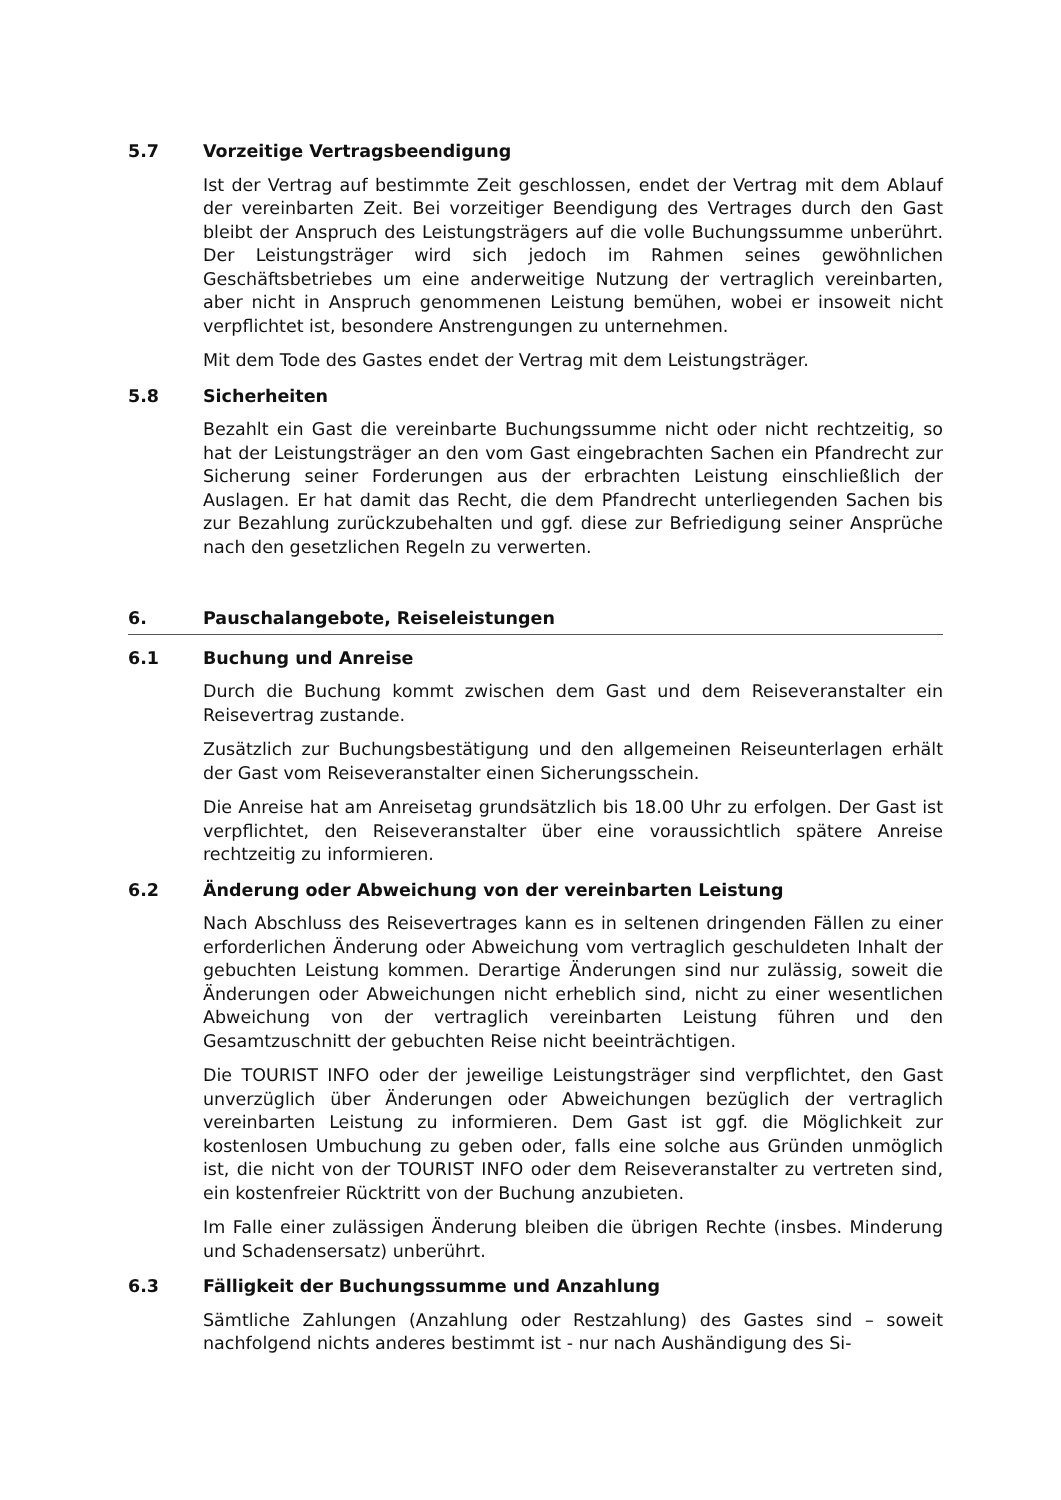5.7 Vorzeitige Vertragsbeendigung
Ist der Vertrag auf bestimmte Zeit geschlossen, endet der Vertrag mit dem Ablauf der vereinbarten Zeit. Bei vorzeitiger Beendigung des Vertrages durch den Gast bleibt der Anspruch des Leistungsträgers auf die volle Buchungs­summe unberührt. Der Leistungsträger wird sich jedoch im Rahmen seines gewöhnlichen Geschäftsbetriebes um eine anderweitige Nutzung der ver­traglich vereinbarten, aber nicht in Anspruch genommenen Leistung bemü­hen, wobei er insoweit nicht verpflichtet ist, besondere Anstrengungen zu unternehmen.
Mit dem Tode des Gastes endet der Vertrag mit dem Leistungsträger.
5.8 Sicherheiten
Bezahlt ein Gast die vereinbarte Buchungssumme nicht oder nicht rechtzei­tig, so hat der Leistungsträger an den vom Gast eingebrachten Sachen ein Pfandrecht zur Sicherung seiner Forderungen aus der erbrachten Leistung einschließlich der Auslagen. Er hat damit das Recht, die dem Pfandrecht un­terliegenden Sachen bis zur Bezahlung zurückzubehalten und ggf. diese zur Befriedigung seiner Ansprüche nach den gesetzlichen Regeln zu verwerten.
6. Pauschalangebote, Reiseleistungen
6.1 Buchung und Anreise
Durch die Buchung kommt zwischen dem Gast und dem Reiseveranstalter ein Reisevertrag zustande.
Zusätzlich zur Buchungsbestätigung und den allgemeinen Reiseunterlagen erhält der Gast vom Reiseveranstalter einen Sicherungsschein.
Die Anreise hat am Anreisetag grundsätzlich bis 18.00 Uhr zu erfolgen. Der Gast ist verpflichtet, den Reiseveranstalter über eine voraussichtlich spätere Anreise rechtzeitig zu informieren.
6.2 Änderung oder Abweichung von der vereinbarten Leistung
Nach Abschluss des Reisevertrages kann es in seltenen dringenden Fällen zu einer erforderlichen Änderung oder Abweichung vom vertraglich geschulde­ten Inhalt der gebuchten Leistung kommen. Derartige Änderungen sind nur zulässig, soweit die Änderungen oder Abweichungen nicht erheblich sind, nicht zu einer wesentlichen Abweichung von der vertraglich vereinbarten Leistung führen und den Gesamtzuschnitt der gebuchten Reise nicht beein­trächtigen.
Die TOURIST INFO oder der jeweilige Leistungsträger sind verpflichtet, den Gast unverzüglich über Änderungen oder Abweichungen bezüglich der ver­traglich vereinbarten Leistung zu informieren. Dem Gast ist ggf. die Mög­lichkeit zur kostenlosen Umbuchung zu geben oder, falls eine solche aus Gründen unmöglich ist, die nicht von der TOURIST INFO oder dem Reisever­anstalter zu vertreten sind, ein kostenfreier Rücktritt von der Buchung anzu­bieten.
Im Falle einer zulässigen Änderung bleiben die übrigen Rechte (insbes. Min­derung und Schadensersatz) unberührt.
6.3 Fälligkeit der Buchungssumme und Anzahlung
Sämtliche Zahlungen (Anzahlung oder Restzahlung) des Gastes sind – soweit nachfolgend nichts anderes bestimmt ist - nur nach Aushändigung des Si-